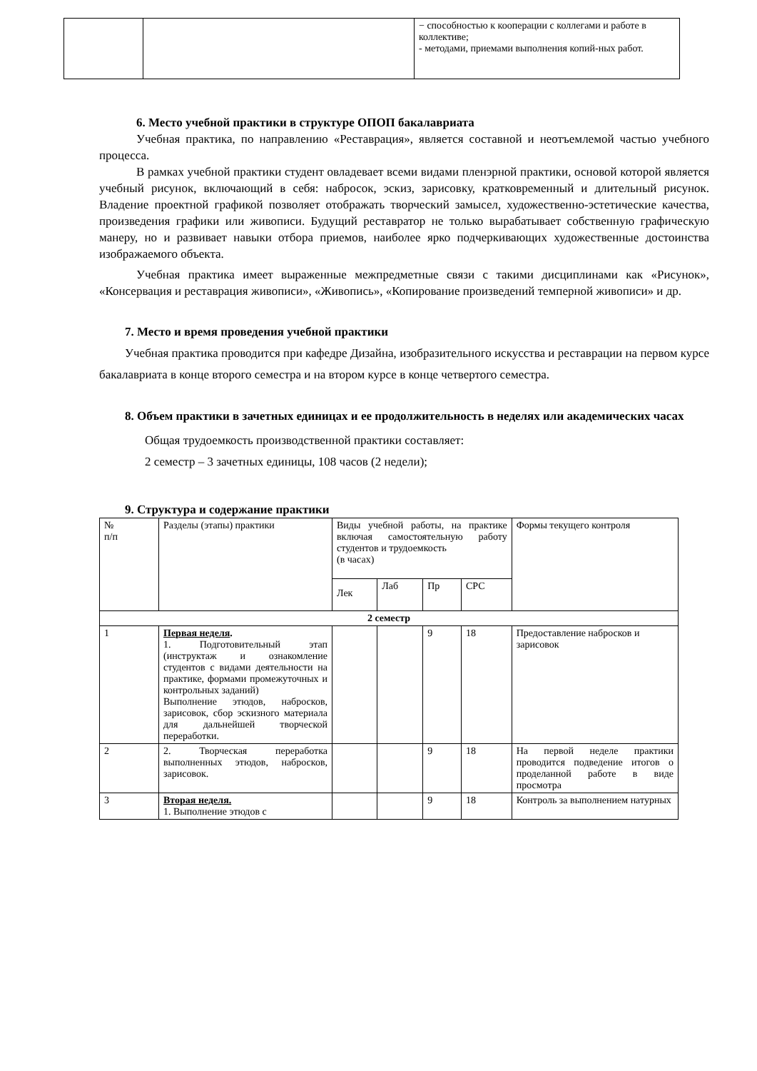| | | − способностью к кооперации с коллегами и работе в коллективе; - методами, приемами выполнения копий-ных работ. |
6. Место учебной практики в структуре ОПОП бакалавриата
Учебная практика, по направлению «Реставрация», является составной и неотъемлемой частью учебного процесса.
В рамках учебной практики студент овладевает всеми видами пленэрной практики, основой которой является учебный рисунок, включающий в себя: набросок, эскиз, зарисовку, кратковременный и длительный рисунок. Владение проектной графикой позволяет отображать творческий замысел, художественно-эстетические качества, произведения графики или живописи. Будущий реставратор не только вырабатывает собственную графическую манеру, но и развивает навыки отбора приемов, наиболее ярко подчеркивающих художественные достоинства изображаемого объекта.
Учебная практика имеет выраженные межпредметные связи с такими дисциплинами как «Рисунок», «Консервация и реставрация живописи», «Живопись», «Копирование произведений темперной живописи» и др.
7. Место и время проведения учебной практики
Учебная практика проводится при кафедре Дизайна, изобразительного искусства и реставрации на первом курсе бакалавриата в конце второго семестра и на втором курсе в конце четвертого семестра.
8. Объем практики в зачетных единицах и ее продолжительность в неделях или академических часах
Общая трудоемкость производственной практики составляет:
2 семестр – 3 зачетных единицы, 108 часов (2 недели);
9. Структура и содержание практики
| № п/п | Разделы (этапы) практики | Виды учебной работы, на практике включая самостоятельную работу студентов и трудоемкость (в часах) | | | | Формы текущего контроля |
| | | Лек | Лаб | Пр | СРС | |
| 2 семестр | | | | | | |
| 1 | Первая неделя . 1. Подготовительный этап (инструктаж и ознакомление студентов с видами деятельности на практике, формами промежуточных и контрольных заданий) Выполнение этюдов, набросков, зарисовок, сбор эскизного материала для дальнейшей творческой переработки. | | | 9 | 18 | Предоставление набросков и зарисовок |
| 2 | 2. Творческая переработка выполненных этюдов, набросков, зарисовок. | | | 9 | 18 | На первой неделе практики проводится подведение итогов о проделанной работе в виде просмотра |
| 3 | Вторая неделя. 1. Выполнение этюдов с | | | 9 | 18 | Контроль за выполнением натурных |